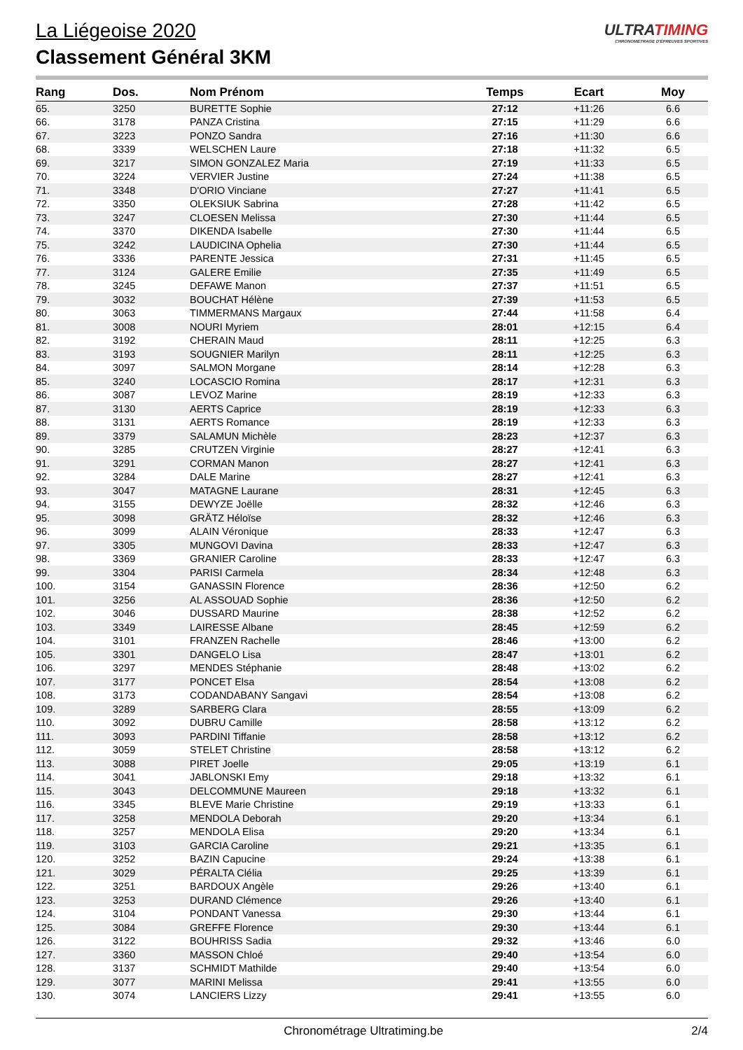ULTRATIMING
CHRONOMÉTRAGE D'ÉPREUVES SPORTIVES
La Liégeoise 2020
Classement Général 3KM
| Rang | Dos. | Nom Prénom | Temps | Ecart | Moy |
| --- | --- | --- | --- | --- | --- |
| 65. | 3250 | BURETTE Sophie | 27:12 | +11:26 | 6.6 |
| 66. | 3178 | PANZA Cristina | 27:15 | +11:29 | 6.6 |
| 67. | 3223 | PONZO Sandra | 27:16 | +11:30 | 6.6 |
| 68. | 3339 | WELSCHEN Laure | 27:18 | +11:32 | 6.5 |
| 69. | 3217 | SIMON GONZALEZ Maria | 27:19 | +11:33 | 6.5 |
| 70. | 3224 | VERVIER Justine | 27:24 | +11:38 | 6.5 |
| 71. | 3348 | D'ORIO Vinciane | 27:27 | +11:41 | 6.5 |
| 72. | 3350 | OLEKSIUK Sabrina | 27:28 | +11:42 | 6.5 |
| 73. | 3247 | CLOESEN Melissa | 27:30 | +11:44 | 6.5 |
| 74. | 3370 | DIKENDA Isabelle | 27:30 | +11:44 | 6.5 |
| 75. | 3242 | LAUDICINA Ophelia | 27:30 | +11:44 | 6.5 |
| 76. | 3336 | PARENTE Jessica | 27:31 | +11:45 | 6.5 |
| 77. | 3124 | GALERE Emilie | 27:35 | +11:49 | 6.5 |
| 78. | 3245 | DEFAWE Manon | 27:37 | +11:51 | 6.5 |
| 79. | 3032 | BOUCHAT Hélène | 27:39 | +11:53 | 6.5 |
| 80. | 3063 | TIMMERMANS Margaux | 27:44 | +11:58 | 6.4 |
| 81. | 3008 | NOURI Myriem | 28:01 | +12:15 | 6.4 |
| 82. | 3192 | CHERAIN Maud | 28:11 | +12:25 | 6.3 |
| 83. | 3193 | SOUGNIER Marilyn | 28:11 | +12:25 | 6.3 |
| 84. | 3097 | SALMON Morgane | 28:14 | +12:28 | 6.3 |
| 85. | 3240 | LOCASCIO Romina | 28:17 | +12:31 | 6.3 |
| 86. | 3087 | LEVOZ Marine | 28:19 | +12:33 | 6.3 |
| 87. | 3130 | AERTS Caprice | 28:19 | +12:33 | 6.3 |
| 88. | 3131 | AERTS Romance | 28:19 | +12:33 | 6.3 |
| 89. | 3379 | SALAMUN Michèle | 28:23 | +12:37 | 6.3 |
| 90. | 3285 | CRUTZEN Virginie | 28:27 | +12:41 | 6.3 |
| 91. | 3291 | CORMAN Manon | 28:27 | +12:41 | 6.3 |
| 92. | 3284 | DALE Marine | 28:27 | +12:41 | 6.3 |
| 93. | 3047 | MATAGNE Laurane | 28:31 | +12:45 | 6.3 |
| 94. | 3155 | DEWYZE Joëlle | 28:32 | +12:46 | 6.3 |
| 95. | 3098 | GRÄTZ Héloïse | 28:32 | +12:46 | 6.3 |
| 96. | 3099 | ALAIN Véronique | 28:33 | +12:47 | 6.3 |
| 97. | 3305 | MUNGOVI Davina | 28:33 | +12:47 | 6.3 |
| 98. | 3369 | GRANIER Caroline | 28:33 | +12:47 | 6.3 |
| 99. | 3304 | PARISI Carmela | 28:34 | +12:48 | 6.3 |
| 100. | 3154 | GANASSIN Florence | 28:36 | +12:50 | 6.2 |
| 101. | 3256 | AL ASSOUAD Sophie | 28:36 | +12:50 | 6.2 |
| 102. | 3046 | DUSSARD Maurine | 28:38 | +12:52 | 6.2 |
| 103. | 3349 | LAIRESSE Albane | 28:45 | +12:59 | 6.2 |
| 104. | 3101 | FRANZEN Rachelle | 28:46 | +13:00 | 6.2 |
| 105. | 3301 | DANGELO Lisa | 28:47 | +13:01 | 6.2 |
| 106. | 3297 | MENDES Stéphanie | 28:48 | +13:02 | 6.2 |
| 107. | 3177 | PONCET Elsa | 28:54 | +13:08 | 6.2 |
| 108. | 3173 | CODANDABANY Sangavi | 28:54 | +13:08 | 6.2 |
| 109. | 3289 | SARBERG Clara | 28:55 | +13:09 | 6.2 |
| 110. | 3092 | DUBRU Camille | 28:58 | +13:12 | 6.2 |
| 111. | 3093 | PARDINI Tiffanie | 28:58 | +13:12 | 6.2 |
| 112. | 3059 | STELET Christine | 28:58 | +13:12 | 6.2 |
| 113. | 3088 | PIRET Joelle | 29:05 | +13:19 | 6.1 |
| 114. | 3041 | JABLONSKI Emy | 29:18 | +13:32 | 6.1 |
| 115. | 3043 | DELCOMMUNE Maureen | 29:18 | +13:32 | 6.1 |
| 116. | 3345 | BLEVE Marie Christine | 29:19 | +13:33 | 6.1 |
| 117. | 3258 | MENDOLA Deborah | 29:20 | +13:34 | 6.1 |
| 118. | 3257 | MENDOLA Elisa | 29:20 | +13:34 | 6.1 |
| 119. | 3103 | GARCIA Caroline | 29:21 | +13:35 | 6.1 |
| 120. | 3252 | BAZIN Capucine | 29:24 | +13:38 | 6.1 |
| 121. | 3029 | PÉRALTA Clélia | 29:25 | +13:39 | 6.1 |
| 122. | 3251 | BARDOUX Angèle | 29:26 | +13:40 | 6.1 |
| 123. | 3253 | DURAND Clémence | 29:26 | +13:40 | 6.1 |
| 124. | 3104 | PONDANT Vanessa | 29:30 | +13:44 | 6.1 |
| 125. | 3084 | GREFFE Florence | 29:30 | +13:44 | 6.1 |
| 126. | 3122 | BOUHRISS Sadia | 29:32 | +13:46 | 6.0 |
| 127. | 3360 | MASSON Chloé | 29:40 | +13:54 | 6.0 |
| 128. | 3137 | SCHMIDT Mathilde | 29:40 | +13:54 | 6.0 |
| 129. | 3077 | MARINI Melissa | 29:41 | +13:55 | 6.0 |
| 130. | 3074 | LANCIERS Lizzy | 29:41 | +13:55 | 6.0 |
Chronométrage Ultratiming.be 2/4